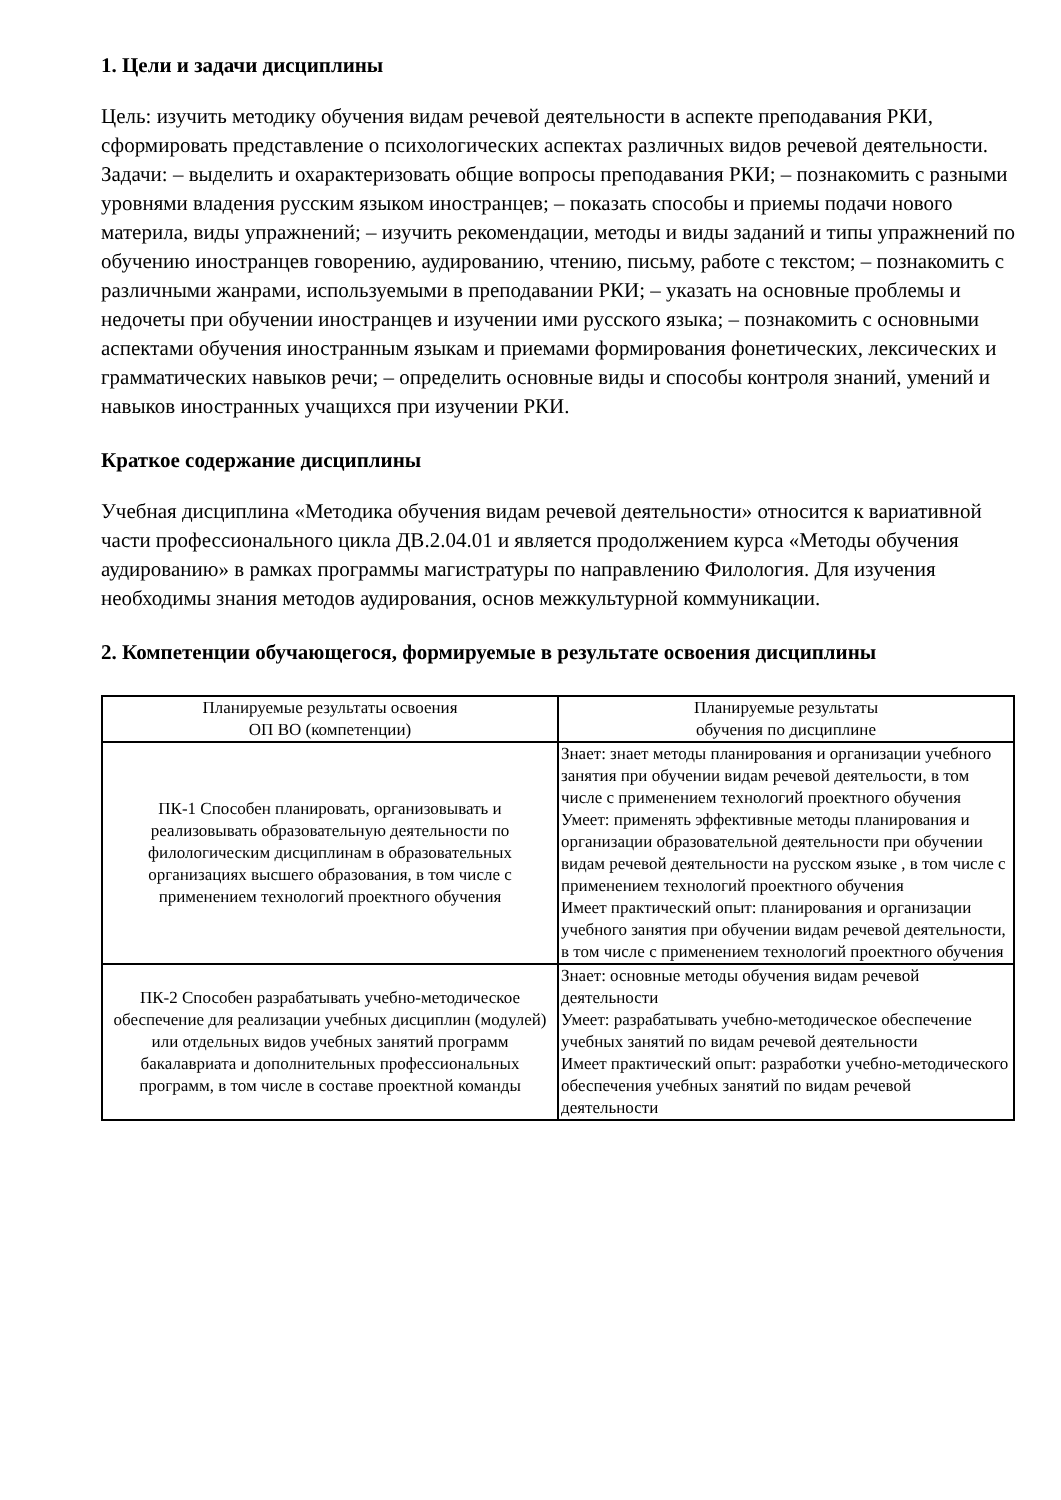1. Цели и задачи дисциплины
Цель: изучить методику обучения видам речевой деятельности в аспекте преподавания РКИ, сформировать представление о психологических аспектах различных видов речевой деятельности. Задачи: – выделить и охарактеризовать общие вопросы преподавания РКИ; – познакомить с разными уровнями владения русским языком иностранцев; – показать способы и приемы подачи нового материла, виды упражнений; – изучить рекомендации, методы и виды заданий и типы упражнений по обучению иностранцев говорению, аудированию, чтению, письму, работе с текстом; – познакомить с различными жанрами, используемыми в преподавании РКИ; – указать на основные проблемы и недочеты при обучении иностранцев и изучении ими русского языка; – познакомить с основными аспектами обучения иностранным языкам и приемами формирования фонетических, лексических и грамматических навыков речи; – определить основные виды и способы контроля знаний, умений и навыков иностранных учащихся при изучении РКИ.
Краткое содержание дисциплины
Учебная дисциплина «Методика обучения видам речевой деятельности» относится к вариативной части профессионального цикла ДВ.2.04.01 и является продолжением курса «Методы обучения аудированию» в рамках программы магистратуры по направлению Филология. Для изучения необходимы знания методов аудирования, основ межкультурной коммуникации.
2. Компетенции обучающегося, формируемые в результате освоения дисциплины
| Планируемые результаты освоения ОП ВО (компетенции) | Планируемые результаты обучения по дисциплине |
| --- | --- |
| ПК-1 Способен планировать, организовывать и реализовывать образовательную деятельности по филологическим дисциплинам в образовательных организациях высшего образования, в том числе с применением технологий проектного обучения | Знает: знает методы планирования и организации учебного занятия при обучении видам речевой деятельости, в том числе с применением технологий проектного обучения Умеет: применять эффективные методы планирования и организации образовательной деятельности при обучении видам речевой деятельности на русском языке , в том числе с применением технологий проектного обучения Имеет практический опыт: планирования и организации учебного занятия при обучении видам речевой деятельности, в том числе с применением технологий проектного обучения |
| ПК-2 Способен разрабатывать учебно-методическое обеспечение для реализации учебных дисциплин (модулей) или отдельных видов учебных занятий программ бакалавриата и дополнительных профессиональных программ, в том числе в составе проектной команды | Знает: основные методы обучения видам речевой деятельности Умеет: разрабатывать учебно-методическое обеспечение учебных занятий по видам речевой деятельности Имеет практический опыт: разработки учебно-методического обеспечения учебных занятий по видам речевой деятельности |